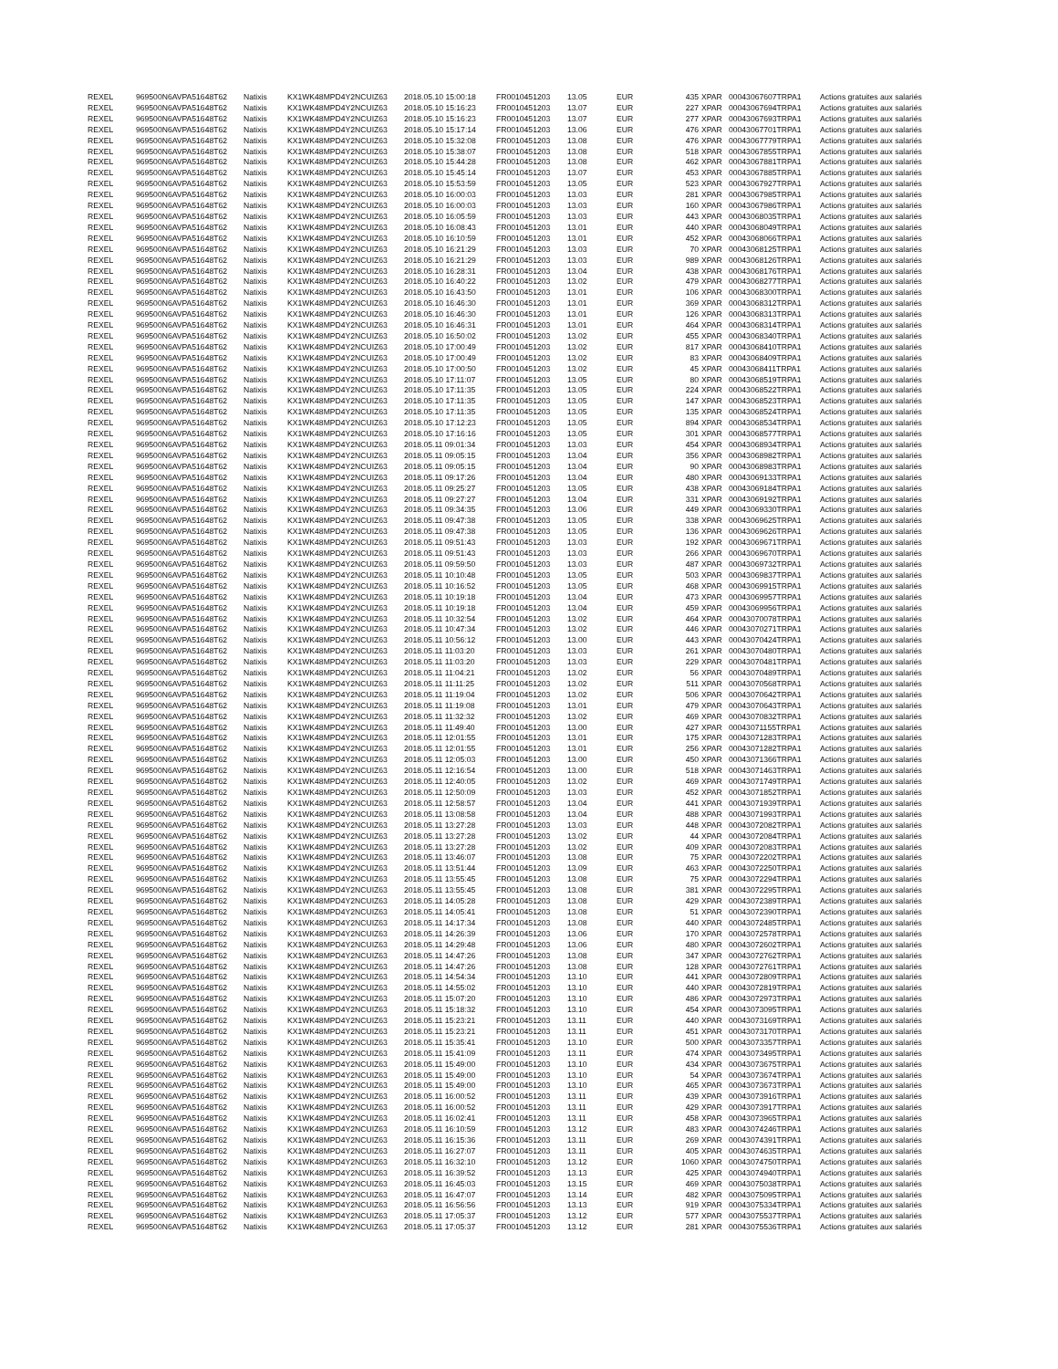| REXEL | 969500N6AVPA51648T62 | Natixis | KX1WK48MPD4Y2NCUIZ63 | 2018.05.10 15:00:18 | FR0010451203 | 13.05 | EUR | 435 | XPAR | 00043067607TRPA1 | Actions gratuites aux salariés |
| REXEL | 969500N6AVPA51648T62 | Natixis | KX1WK48MPD4Y2NCUIZ63 | 2018.05.10 15:16:23 | FR0010451203 | 13.07 | EUR | 227 | XPAR | 00043067694TRPA1 | Actions gratuites aux salariés |
| REXEL | 969500N6AVPA51648T62 | Natixis | KX1WK48MPD4Y2NCUIZ63 | 2018.05.10 15:16:23 | FR0010451203 | 13.07 | EUR | 277 | XPAR | 00043067693TRPA1 | Actions gratuites aux salariés |
| REXEL | 969500N6AVPA51648T62 | Natixis | KX1WK48MPD4Y2NCUIZ63 | 2018.05.10 15:17:14 | FR0010451203 | 13.06 | EUR | 476 | XPAR | 00043067701TRPA1 | Actions gratuites aux salariés |
| REXEL | 969500N6AVPA51648T62 | Natixis | KX1WK48MPD4Y2NCUIZ63 | 2018.05.10 15:32:08 | FR0010451203 | 13.08 | EUR | 476 | XPAR | 00043067779TRPA1 | Actions gratuites aux salariés |
| REXEL | 969500N6AVPA51648T62 | Natixis | KX1WK48MPD4Y2NCUIZ63 | 2018.05.10 15:38:07 | FR0010451203 | 13.08 | EUR | 518 | XPAR | 00043067855TRPA1 | Actions gratuites aux salariés |
| REXEL | 969500N6AVPA51648T62 | Natixis | KX1WK48MPD4Y2NCUIZ63 | 2018.05.10 15:44:28 | FR0010451203 | 13.08 | EUR | 462 | XPAR | 00043067881TRPA1 | Actions gratuites aux salariés |
| REXEL | 969500N6AVPA51648T62 | Natixis | KX1WK48MPD4Y2NCUIZ63 | 2018.05.10 15:45:14 | FR0010451203 | 13.07 | EUR | 453 | XPAR | 00043067885TRPA1 | Actions gratuites aux salariés |
| REXEL | 969500N6AVPA51648T62 | Natixis | KX1WK48MPD4Y2NCUIZ63 | 2018.05.10 15:53:59 | FR0010451203 | 13.05 | EUR | 523 | XPAR | 00043067927TRPA1 | Actions gratuites aux salariés |
| REXEL | 969500N6AVPA51648T62 | Natixis | KX1WK48MPD4Y2NCUIZ63 | 2018.05.10 16:00:03 | FR0010451203 | 13.03 | EUR | 281 | XPAR | 00043067985TRPA1 | Actions gratuites aux salariés |
| REXEL | 969500N6AVPA51648T62 | Natixis | KX1WK48MPD4Y2NCUIZ63 | 2018.05.10 16:00:03 | FR0010451203 | 13.03 | EUR | 160 | XPAR | 00043067986TRPA1 | Actions gratuites aux salariés |
| REXEL | 969500N6AVPA51648T62 | Natixis | KX1WK48MPD4Y2NCUIZ63 | 2018.05.10 16:05:59 | FR0010451203 | 13.03 | EUR | 443 | XPAR | 00043068035TRPA1 | Actions gratuites aux salariés |
| REXEL | 969500N6AVPA51648T62 | Natixis | KX1WK48MPD4Y2NCUIZ63 | 2018.05.10 16:08:43 | FR0010451203 | 13.01 | EUR | 440 | XPAR | 00043068049TRPA1 | Actions gratuites aux salariés |
| REXEL | 969500N6AVPA51648T62 | Natixis | KX1WK48MPD4Y2NCUIZ63 | 2018.05.10 16:10:59 | FR0010451203 | 13.01 | EUR | 452 | XPAR | 00043068066TRPA1 | Actions gratuites aux salariés |
| REXEL | 969500N6AVPA51648T62 | Natixis | KX1WK48MPD4Y2NCUIZ63 | 2018.05.10 16:21:29 | FR0010451203 | 13.03 | EUR | 70 | XPAR | 00043068125TRPA1 | Actions gratuites aux salariés |
| REXEL | 969500N6AVPA51648T62 | Natixis | KX1WK48MPD4Y2NCUIZ63 | 2018.05.10 16:21:29 | FR0010451203 | 13.03 | EUR | 989 | XPAR | 00043068126TRPA1 | Actions gratuites aux salariés |
| REXEL | 969500N6AVPA51648T62 | Natixis | KX1WK48MPD4Y2NCUIZ63 | 2018.05.10 16:28:31 | FR0010451203 | 13.04 | EUR | 438 | XPAR | 00043068176TRPA1 | Actions gratuites aux salariés |
| REXEL | 969500N6AVPA51648T62 | Natixis | KX1WK48MPD4Y2NCUIZ63 | 2018.05.10 16:40:22 | FR0010451203 | 13.02 | EUR | 479 | XPAR | 00043068277TRPA1 | Actions gratuites aux salariés |
| REXEL | 969500N6AVPA51648T62 | Natixis | KX1WK48MPD4Y2NCUIZ63 | 2018.05.10 16:43:50 | FR0010451203 | 13.01 | EUR | 106 | XPAR | 00043068300TRPA1 | Actions gratuites aux salariés |
| REXEL | 969500N6AVPA51648T62 | Natixis | KX1WK48MPD4Y2NCUIZ63 | 2018.05.10 16:46:30 | FR0010451203 | 13.01 | EUR | 369 | XPAR | 00043068312TRPA1 | Actions gratuites aux salariés |
| REXEL | 969500N6AVPA51648T62 | Natixis | KX1WK48MPD4Y2NCUIZ63 | 2018.05.10 16:46:30 | FR0010451203 | 13.01 | EUR | 126 | XPAR | 00043068313TRPA1 | Actions gratuites aux salariés |
| REXEL | 969500N6AVPA51648T62 | Natixis | KX1WK48MPD4Y2NCUIZ63 | 2018.05.10 16:46:31 | FR0010451203 | 13.01 | EUR | 464 | XPAR | 00043068314TRPA1 | Actions gratuites aux salariés |
| REXEL | 969500N6AVPA51648T62 | Natixis | KX1WK48MPD4Y2NCUIZ63 | 2018.05.10 16:50:02 | FR0010451203 | 13.02 | EUR | 455 | XPAR | 00043068340TRPA1 | Actions gratuites aux salariés |
| REXEL | 969500N6AVPA51648T62 | Natixis | KX1WK48MPD4Y2NCUIZ63 | 2018.05.10 17:00:49 | FR0010451203 | 13.02 | EUR | 817 | XPAR | 00043068410TRPA1 | Actions gratuites aux salariés |
| REXEL | 969500N6AVPA51648T62 | Natixis | KX1WK48MPD4Y2NCUIZ63 | 2018.05.10 17:00:49 | FR0010451203 | 13.02 | EUR | 83 | XPAR | 00043068409TRPA1 | Actions gratuites aux salariés |
| REXEL | 969500N6AVPA51648T62 | Natixis | KX1WK48MPD4Y2NCUIZ63 | 2018.05.10 17:00:50 | FR0010451203 | 13.02 | EUR | 45 | XPAR | 00043068411TRPA1 | Actions gratuites aux salariés |
| REXEL | 969500N6AVPA51648T62 | Natixis | KX1WK48MPD4Y2NCUIZ63 | 2018.05.10 17:11:07 | FR0010451203 | 13.05 | EUR | 80 | XPAR | 00043068519TRPA1 | Actions gratuites aux salariés |
| REXEL | 969500N6AVPA51648T62 | Natixis | KX1WK48MPD4Y2NCUIZ63 | 2018.05.10 17:11:35 | FR0010451203 | 13.05 | EUR | 224 | XPAR | 00043068522TRPA1 | Actions gratuites aux salariés |
| REXEL | 969500N6AVPA51648T62 | Natixis | KX1WK48MPD4Y2NCUIZ63 | 2018.05.10 17:11:35 | FR0010451203 | 13.05 | EUR | 147 | XPAR | 00043068523TRPA1 | Actions gratuites aux salariés |
| REXEL | 969500N6AVPA51648T62 | Natixis | KX1WK48MPD4Y2NCUIZ63 | 2018.05.10 17:11:35 | FR0010451203 | 13.05 | EUR | 135 | XPAR | 00043068524TRPA1 | Actions gratuites aux salariés |
| REXEL | 969500N6AVPA51648T62 | Natixis | KX1WK48MPD4Y2NCUIZ63 | 2018.05.10 17:12:23 | FR0010451203 | 13.05 | EUR | 894 | XPAR | 00043068534TRPA1 | Actions gratuites aux salariés |
| REXEL | 969500N6AVPA51648T62 | Natixis | KX1WK48MPD4Y2NCUIZ63 | 2018.05.10 17:16:16 | FR0010451203 | 13.05 | EUR | 301 | XPAR | 00043068577TRPA1 | Actions gratuites aux salariés |
| REXEL | 969500N6AVPA51648T62 | Natixis | KX1WK48MPD4Y2NCUIZ63 | 2018.05.11 09:01:34 | FR0010451203 | 13.03 | EUR | 454 | XPAR | 00043068934TRPA1 | Actions gratuites aux salariés |
| REXEL | 969500N6AVPA51648T62 | Natixis | KX1WK48MPD4Y2NCUIZ63 | 2018.05.11 09:05:15 | FR0010451203 | 13.04 | EUR | 356 | XPAR | 00043068982TRPA1 | Actions gratuites aux salariés |
| REXEL | 969500N6AVPA51648T62 | Natixis | KX1WK48MPD4Y2NCUIZ63 | 2018.05.11 09:05:15 | FR0010451203 | 13.04 | EUR | 90 | XPAR | 00043068983TRPA1 | Actions gratuites aux salariés |
| REXEL | 969500N6AVPA51648T62 | Natixis | KX1WK48MPD4Y2NCUIZ63 | 2018.05.11 09:17:26 | FR0010451203 | 13.04 | EUR | 480 | XPAR | 00043069133TRPA1 | Actions gratuites aux salariés |
| REXEL | 969500N6AVPA51648T62 | Natixis | KX1WK48MPD4Y2NCUIZ63 | 2018.05.11 09:25:27 | FR0010451203 | 13.05 | EUR | 438 | XPAR | 00043069184TRPA1 | Actions gratuites aux salariés |
| REXEL | 969500N6AVPA51648T62 | Natixis | KX1WK48MPD4Y2NCUIZ63 | 2018.05.11 09:27:27 | FR0010451203 | 13.04 | EUR | 331 | XPAR | 00043069192TRPA1 | Actions gratuites aux salariés |
| REXEL | 969500N6AVPA51648T62 | Natixis | KX1WK48MPD4Y2NCUIZ63 | 2018.05.11 09:34:35 | FR0010451203 | 13.06 | EUR | 449 | XPAR | 00043069330TRPA1 | Actions gratuites aux salariés |
| REXEL | 969500N6AVPA51648T62 | Natixis | KX1WK48MPD4Y2NCUIZ63 | 2018.05.11 09:47:38 | FR0010451203 | 13.05 | EUR | 338 | XPAR | 00043069625TRPA1 | Actions gratuites aux salariés |
| REXEL | 969500N6AVPA51648T62 | Natixis | KX1WK48MPD4Y2NCUIZ63 | 2018.05.11 09:47:38 | FR0010451203 | 13.05 | EUR | 136 | XPAR | 00043069626TRPA1 | Actions gratuites aux salariés |
| REXEL | 969500N6AVPA51648T62 | Natixis | KX1WK48MPD4Y2NCUIZ63 | 2018.05.11 09:51:43 | FR0010451203 | 13.03 | EUR | 192 | XPAR | 00043069671TRPA1 | Actions gratuites aux salariés |
| REXEL | 969500N6AVPA51648T62 | Natixis | KX1WK48MPD4Y2NCUIZ63 | 2018.05.11 09:51:43 | FR0010451203 | 13.03 | EUR | 266 | XPAR | 00043069670TRPA1 | Actions gratuites aux salariés |
| REXEL | 969500N6AVPA51648T62 | Natixis | KX1WK48MPD4Y2NCUIZ63 | 2018.05.11 09:59:50 | FR0010451203 | 13.03 | EUR | 487 | XPAR | 00043069732TRPA1 | Actions gratuites aux salariés |
| REXEL | 969500N6AVPA51648T62 | Natixis | KX1WK48MPD4Y2NCUIZ63 | 2018.05.11 10:10:48 | FR0010451203 | 13.05 | EUR | 503 | XPAR | 00043069837TRPA1 | Actions gratuites aux salariés |
| REXEL | 969500N6AVPA51648T62 | Natixis | KX1WK48MPD4Y2NCUIZ63 | 2018.05.11 10:16:52 | FR0010451203 | 13.05 | EUR | 468 | XPAR | 00043069915TRPA1 | Actions gratuites aux salariés |
| REXEL | 969500N6AVPA51648T62 | Natixis | KX1WK48MPD4Y2NCUIZ63 | 2018.05.11 10:19:18 | FR0010451203 | 13.04 | EUR | 473 | XPAR | 00043069957TRPA1 | Actions gratuites aux salariés |
| REXEL | 969500N6AVPA51648T62 | Natixis | KX1WK48MPD4Y2NCUIZ63 | 2018.05.11 10:19:18 | FR0010451203 | 13.04 | EUR | 459 | XPAR | 00043069956TRPA1 | Actions gratuites aux salariés |
| REXEL | 969500N6AVPA51648T62 | Natixis | KX1WK48MPD4Y2NCUIZ63 | 2018.05.11 10:32:54 | FR0010451203 | 13.02 | EUR | 464 | XPAR | 00043070078TRPA1 | Actions gratuites aux salariés |
| REXEL | 969500N6AVPA51648T62 | Natixis | KX1WK48MPD4Y2NCUIZ63 | 2018.05.11 10:47:34 | FR0010451203 | 13.02 | EUR | 446 | XPAR | 00043070271TRPA1 | Actions gratuites aux salariés |
| REXEL | 969500N6AVPA51648T62 | Natixis | KX1WK48MPD4Y2NCUIZ63 | 2018.05.11 10:56:12 | FR0010451203 | 13.00 | EUR | 443 | XPAR | 00043070424TRPA1 | Actions gratuites aux salariés |
| REXEL | 969500N6AVPA51648T62 | Natixis | KX1WK48MPD4Y2NCUIZ63 | 2018.05.11 11:03:20 | FR0010451203 | 13.03 | EUR | 261 | XPAR | 00043070480TRPA1 | Actions gratuites aux salariés |
| REXEL | 969500N6AVPA51648T62 | Natixis | KX1WK48MPD4Y2NCUIZ63 | 2018.05.11 11:03:20 | FR0010451203 | 13.03 | EUR | 229 | XPAR | 00043070481TRPA1 | Actions gratuites aux salariés |
| REXEL | 969500N6AVPA51648T62 | Natixis | KX1WK48MPD4Y2NCUIZ63 | 2018.05.11 11:04:21 | FR0010451203 | 13.02 | EUR | 56 | XPAR | 00043070489TRPA1 | Actions gratuites aux salariés |
| REXEL | 969500N6AVPA51648T62 | Natixis | KX1WK48MPD4Y2NCUIZ63 | 2018.05.11 11:11:25 | FR0010451203 | 13.02 | EUR | 511 | XPAR | 00043070568TRPA1 | Actions gratuites aux salariés |
| REXEL | 969500N6AVPA51648T62 | Natixis | KX1WK48MPD4Y2NCUIZ63 | 2018.05.11 11:19:04 | FR0010451203 | 13.02 | EUR | 506 | XPAR | 00043070642TRPA1 | Actions gratuites aux salariés |
| REXEL | 969500N6AVPA51648T62 | Natixis | KX1WK48MPD4Y2NCUIZ63 | 2018.05.11 11:19:08 | FR0010451203 | 13.01 | EUR | 479 | XPAR | 00043070643TRPA1 | Actions gratuites aux salariés |
| REXEL | 969500N6AVPA51648T62 | Natixis | KX1WK48MPD4Y2NCUIZ63 | 2018.05.11 11:32:32 | FR0010451203 | 13.02 | EUR | 469 | XPAR | 00043070832TRPA1 | Actions gratuites aux salariés |
| REXEL | 969500N6AVPA51648T62 | Natixis | KX1WK48MPD4Y2NCUIZ63 | 2018.05.11 11:49:40 | FR0010451203 | 13.00 | EUR | 427 | XPAR | 00043071155TRPA1 | Actions gratuites aux salariés |
| REXEL | 969500N6AVPA51648T62 | Natixis | KX1WK48MPD4Y2NCUIZ63 | 2018.05.11 12:01:55 | FR0010451203 | 13.01 | EUR | 175 | XPAR | 00043071283TRPA1 | Actions gratuites aux salariés |
| REXEL | 969500N6AVPA51648T62 | Natixis | KX1WK48MPD4Y2NCUIZ63 | 2018.05.11 12:01:55 | FR0010451203 | 13.01 | EUR | 256 | XPAR | 00043071282TRPA1 | Actions gratuites aux salariés |
| REXEL | 969500N6AVPA51648T62 | Natixis | KX1WK48MPD4Y2NCUIZ63 | 2018.05.11 12:05:03 | FR0010451203 | 13.00 | EUR | 450 | XPAR | 00043071366TRPA1 | Actions gratuites aux salariés |
| REXEL | 969500N6AVPA51648T62 | Natixis | KX1WK48MPD4Y2NCUIZ63 | 2018.05.11 12:16:54 | FR0010451203 | 13.00 | EUR | 518 | XPAR | 00043071463TRPA1 | Actions gratuites aux salariés |
| REXEL | 969500N6AVPA51648T62 | Natixis | KX1WK48MPD4Y2NCUIZ63 | 2018.05.11 12:40:05 | FR0010451203 | 13.02 | EUR | 469 | XPAR | 00043071749TRPA1 | Actions gratuites aux salariés |
| REXEL | 969500N6AVPA51648T62 | Natixis | KX1WK48MPD4Y2NCUIZ63 | 2018.05.11 12:50:09 | FR0010451203 | 13.03 | EUR | 452 | XPAR | 00043071852TRPA1 | Actions gratuites aux salariés |
| REXEL | 969500N6AVPA51648T62 | Natixis | KX1WK48MPD4Y2NCUIZ63 | 2018.05.11 12:58:57 | FR0010451203 | 13.04 | EUR | 441 | XPAR | 00043071939TRPA1 | Actions gratuites aux salariés |
| REXEL | 969500N6AVPA51648T62 | Natixis | KX1WK48MPD4Y2NCUIZ63 | 2018.05.11 13:08:58 | FR0010451203 | 13.04 | EUR | 488 | XPAR | 00043071993TRPA1 | Actions gratuites aux salariés |
| REXEL | 969500N6AVPA51648T62 | Natixis | KX1WK48MPD4Y2NCUIZ63 | 2018.05.11 13:27:28 | FR0010451203 | 13.03 | EUR | 448 | XPAR | 00043072082TRPA1 | Actions gratuites aux salariés |
| REXEL | 969500N6AVPA51648T62 | Natixis | KX1WK48MPD4Y2NCUIZ63 | 2018.05.11 13:27:28 | FR0010451203 | 13.02 | EUR | 44 | XPAR | 00043072084TRPA1 | Actions gratuites aux salariés |
| REXEL | 969500N6AVPA51648T62 | Natixis | KX1WK48MPD4Y2NCUIZ63 | 2018.05.11 13:27:28 | FR0010451203 | 13.02 | EUR | 409 | XPAR | 00043072083TRPA1 | Actions gratuites aux salariés |
| REXEL | 969500N6AVPA51648T62 | Natixis | KX1WK48MPD4Y2NCUIZ63 | 2018.05.11 13:46:07 | FR0010451203 | 13.08 | EUR | 75 | XPAR | 00043072202TRPA1 | Actions gratuites aux salariés |
| REXEL | 969500N6AVPA51648T62 | Natixis | KX1WK48MPD4Y2NCUIZ63 | 2018.05.11 13:51:44 | FR0010451203 | 13.09 | EUR | 463 | XPAR | 00043072250TRPA1 | Actions gratuites aux salariés |
| REXEL | 969500N6AVPA51648T62 | Natixis | KX1WK48MPD4Y2NCUIZ63 | 2018.05.11 13:55:45 | FR0010451203 | 13.08 | EUR | 75 | XPAR | 00043072294TRPA1 | Actions gratuites aux salariés |
| REXEL | 969500N6AVPA51648T62 | Natixis | KX1WK48MPD4Y2NCUIZ63 | 2018.05.11 13:55:45 | FR0010451203 | 13.08 | EUR | 381 | XPAR | 00043072295TRPA1 | Actions gratuites aux salariés |
| REXEL | 969500N6AVPA51648T62 | Natixis | KX1WK48MPD4Y2NCUIZ63 | 2018.05.11 14:05:28 | FR0010451203 | 13.08 | EUR | 429 | XPAR | 00043072389TRPA1 | Actions gratuites aux salariés |
| REXEL | 969500N6AVPA51648T62 | Natixis | KX1WK48MPD4Y2NCUIZ63 | 2018.05.11 14:05:41 | FR0010451203 | 13.08 | EUR | 51 | XPAR | 00043072390TRPA1 | Actions gratuites aux salariés |
| REXEL | 969500N6AVPA51648T62 | Natixis | KX1WK48MPD4Y2NCUIZ63 | 2018.05.11 14:17:34 | FR0010451203 | 13.08 | EUR | 440 | XPAR | 00043072485TRPA1 | Actions gratuites aux salariés |
| REXEL | 969500N6AVPA51648T62 | Natixis | KX1WK48MPD4Y2NCUIZ63 | 2018.05.11 14:26:39 | FR0010451203 | 13.06 | EUR | 170 | XPAR | 00043072578TRPA1 | Actions gratuites aux salariés |
| REXEL | 969500N6AVPA51648T62 | Natixis | KX1WK48MPD4Y2NCUIZ63 | 2018.05.11 14:29:48 | FR0010451203 | 13.06 | EUR | 480 | XPAR | 00043072602TRPA1 | Actions gratuites aux salariés |
| REXEL | 969500N6AVPA51648T62 | Natixis | KX1WK48MPD4Y2NCUIZ63 | 2018.05.11 14:47:26 | FR0010451203 | 13.08 | EUR | 347 | XPAR | 00043072762TRPA1 | Actions gratuites aux salariés |
| REXEL | 969500N6AVPA51648T62 | Natixis | KX1WK48MPD4Y2NCUIZ63 | 2018.05.11 14:47:26 | FR0010451203 | 13.08 | EUR | 128 | XPAR | 00043072761TRPA1 | Actions gratuites aux salariés |
| REXEL | 969500N6AVPA51648T62 | Natixis | KX1WK48MPD4Y2NCUIZ63 | 2018.05.11 14:54:34 | FR0010451203 | 13.10 | EUR | 441 | XPAR | 00043072809TRPA1 | Actions gratuites aux salariés |
| REXEL | 969500N6AVPA51648T62 | Natixis | KX1WK48MPD4Y2NCUIZ63 | 2018.05.11 14:55:02 | FR0010451203 | 13.10 | EUR | 440 | XPAR | 00043072819TRPA1 | Actions gratuites aux salariés |
| REXEL | 969500N6AVPA51648T62 | Natixis | KX1WK48MPD4Y2NCUIZ63 | 2018.05.11 15:07:20 | FR0010451203 | 13.10 | EUR | 486 | XPAR | 00043072973TRPA1 | Actions gratuites aux salariés |
| REXEL | 969500N6AVPA51648T62 | Natixis | KX1WK48MPD4Y2NCUIZ63 | 2018.05.11 15:18:32 | FR0010451203 | 13.10 | EUR | 454 | XPAR | 00043073095TRPA1 | Actions gratuites aux salariés |
| REXEL | 969500N6AVPA51648T62 | Natixis | KX1WK48MPD4Y2NCUIZ63 | 2018.05.11 15:23:21 | FR0010451203 | 13.11 | EUR | 440 | XPAR | 00043073169TRPA1 | Actions gratuites aux salariés |
| REXEL | 969500N6AVPA51648T62 | Natixis | KX1WK48MPD4Y2NCUIZ63 | 2018.05.11 15:23:21 | FR0010451203 | 13.11 | EUR | 451 | XPAR | 00043073170TRPA1 | Actions gratuites aux salariés |
| REXEL | 969500N6AVPA51648T62 | Natixis | KX1WK48MPD4Y2NCUIZ63 | 2018.05.11 15:35:41 | FR0010451203 | 13.10 | EUR | 500 | XPAR | 00043073357TRPA1 | Actions gratuites aux salariés |
| REXEL | 969500N6AVPA51648T62 | Natixis | KX1WK48MPD4Y2NCUIZ63 | 2018.05.11 15:41:09 | FR0010451203 | 13.11 | EUR | 474 | XPAR | 00043073495TRPA1 | Actions gratuites aux salariés |
| REXEL | 969500N6AVPA51648T62 | Natixis | KX1WK48MPD4Y2NCUIZ63 | 2018.05.11 15:49:00 | FR0010451203 | 13.10 | EUR | 434 | XPAR | 00043073675TRPA1 | Actions gratuites aux salariés |
| REXEL | 969500N6AVPA51648T62 | Natixis | KX1WK48MPD4Y2NCUIZ63 | 2018.05.11 15:49:00 | FR0010451203 | 13.10 | EUR | 54 | XPAR | 00043073674TRPA1 | Actions gratuites aux salariés |
| REXEL | 969500N6AVPA51648T62 | Natixis | KX1WK48MPD4Y2NCUIZ63 | 2018.05.11 15:49:00 | FR0010451203 | 13.10 | EUR | 465 | XPAR | 00043073673TRPA1 | Actions gratuites aux salariés |
| REXEL | 969500N6AVPA51648T62 | Natixis | KX1WK48MPD4Y2NCUIZ63 | 2018.05.11 16:00:52 | FR0010451203 | 13.11 | EUR | 439 | XPAR | 00043073916TRPA1 | Actions gratuites aux salariés |
| REXEL | 969500N6AVPA51648T62 | Natixis | KX1WK48MPD4Y2NCUIZ63 | 2018.05.11 16:00:52 | FR0010451203 | 13.11 | EUR | 429 | XPAR | 00043073917TRPA1 | Actions gratuites aux salariés |
| REXEL | 969500N6AVPA51648T62 | Natixis | KX1WK48MPD4Y2NCUIZ63 | 2018.05.11 16:02:41 | FR0010451203 | 13.11 | EUR | 458 | XPAR | 00043073965TRPA1 | Actions gratuites aux salariés |
| REXEL | 969500N6AVPA51648T62 | Natixis | KX1WK48MPD4Y2NCUIZ63 | 2018.05.11 16:10:59 | FR0010451203 | 13.12 | EUR | 483 | XPAR | 00043074246TRPA1 | Actions gratuites aux salariés |
| REXEL | 969500N6AVPA51648T62 | Natixis | KX1WK48MPD4Y2NCUIZ63 | 2018.05.11 16:15:36 | FR0010451203 | 13.11 | EUR | 269 | XPAR | 00043074391TRPA1 | Actions gratuites aux salariés |
| REXEL | 969500N6AVPA51648T62 | Natixis | KX1WK48MPD4Y2NCUIZ63 | 2018.05.11 16:27:07 | FR0010451203 | 13.11 | EUR | 405 | XPAR | 00043074635TRPA1 | Actions gratuites aux salariés |
| REXEL | 969500N6AVPA51648T62 | Natixis | KX1WK48MPD4Y2NCUIZ63 | 2018.05.11 16:32:10 | FR0010451203 | 13.12 | EUR | 1060 | XPAR | 00043074750TRPA1 | Actions gratuites aux salariés |
| REXEL | 969500N6AVPA51648T62 | Natixis | KX1WK48MPD4Y2NCUIZ63 | 2018.05.11 16:39:52 | FR0010451203 | 13.13 | EUR | 425 | XPAR | 00043074940TRPA1 | Actions gratuites aux salariés |
| REXEL | 969500N6AVPA51648T62 | Natixis | KX1WK48MPD4Y2NCUIZ63 | 2018.05.11 16:45:03 | FR0010451203 | 13.15 | EUR | 469 | XPAR | 00043075038TRPA1 | Actions gratuites aux salariés |
| REXEL | 969500N6AVPA51648T62 | Natixis | KX1WK48MPD4Y2NCUIZ63 | 2018.05.11 16:47:07 | FR0010451203 | 13.14 | EUR | 482 | XPAR | 00043075095TRPA1 | Actions gratuites aux salariés |
| REXEL | 969500N6AVPA51648T62 | Natixis | KX1WK48MPD4Y2NCUIZ63 | 2018.05.11 16:56:56 | FR0010451203 | 13.13 | EUR | 919 | XPAR | 00043075334TRPA1 | Actions gratuites aux salariés |
| REXEL | 969500N6AVPA51648T62 | Natixis | KX1WK48MPD4Y2NCUIZ63 | 2018.05.11 17:05:37 | FR0010451203 | 13.12 | EUR | 577 | XPAR | 00043075537TRPA1 | Actions gratuites aux salariés |
| REXEL | 969500N6AVPA51648T62 | Natixis | KX1WK48MPD4Y2NCUIZ63 | 2018.05.11 17:05:37 | FR0010451203 | 13.12 | EUR | 281 | XPAR | 00043075536TRPA1 | Actions gratuites aux salariés |